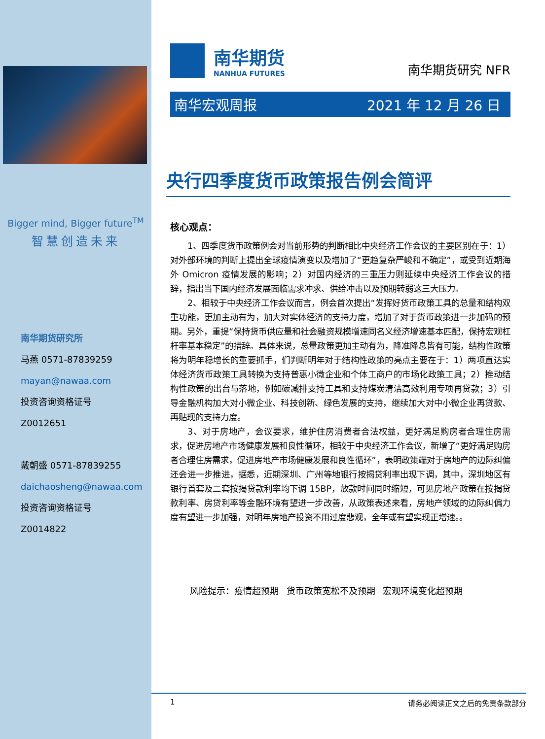Bigger mind, Bigger future<sup>TM</sup>
智慧创造未来
南华期货研究所
马燕 0571-87839259
mayan@nawaa.com
投资咨询资格证号
Z0012651
戴朝盛 0571-87839255
daichaosheng@nawaa.com
投资咨询资格证号
Z0014822
南华期货
NANHUA FUTURES
南华期货研究 NFR
南华宏观周报 2021 年 12 月 26 日
央行四季度货币政策报告例会简评
核心观点：
1、四季度货币政策例会对当前形势的判断相比中央经济工作会议的主要区别在于：1）对外部环境的判断上提出全球疫情演变以及增加了“更趋复杂严峻和不确定”，或受到近期海外 Omicron 疫情发展的影响；2）对国内经济的三重压力则延续中央经济工作会议的措辞，指出当下国内经济发展面临需求冲求、供给冲击以及预期转弱这三大压力。
2、相较于中央经济工作会议而言，例会首次提出“发挥好货币政策工具的总量和结构双重功能，更加主动有为，加大对实体经济的支持力度，增加了对于货币政策进一步加码的预期。另外，重提“保持货币供应量和社会融资规模增速同名义经济增速基本匹配，保持宏观杠杆率基本稳定”的措辞。具体来说，总量政策更加主动有为，降准降息皆有可能，结构性政策将为明年稳增长的重要抓手，们判断明年对于结构性政策的亮点主要在于：1）两项直达实体经济货币政策工具转换为支持普惠小微企业和个体工商户的市场化政策工具；2）推动结构性政策的出台与落地，例如碳减排支持工具和支持煤炭清洁高效利用专项再贷款；3）引导金融机构加大对小微企业、科技创新、绿色发展的支持，继续加大对中小微企业再贷款、再贴现的支持力度。
3、对于房地产，会议要求，维护住房消费者合法权益，更好满足购房者合理住房需求，促进房地产市场健康发展和良性循环，相较于中央经济工作会议，新增了“更好满足购房者合理住房需求，促进房地产市场健康发展和良性循环”，表明政策端对于房地产的边际纠偏还会进一步推进，据悉，近期深圳、广州等地银行按揭贷利率出现下调，其中，深圳地区有银行首套及二套按揭贷款利率均下调 15BP，放款时间同时缩短，可见房地产政策在按揭贷款利率、房贷利率等金融环境有望进一步改善，从政策表述来看，房地产领域的边际纠偏力度有望进一步加强，对明年房地产投资不用过度悲观，全年或有望实现正增速。。
风险提示：疫情超预期 货币政策宽松不及预期 宏观环境变化超预期
1 请务必阅读正文之后的免责条款部分